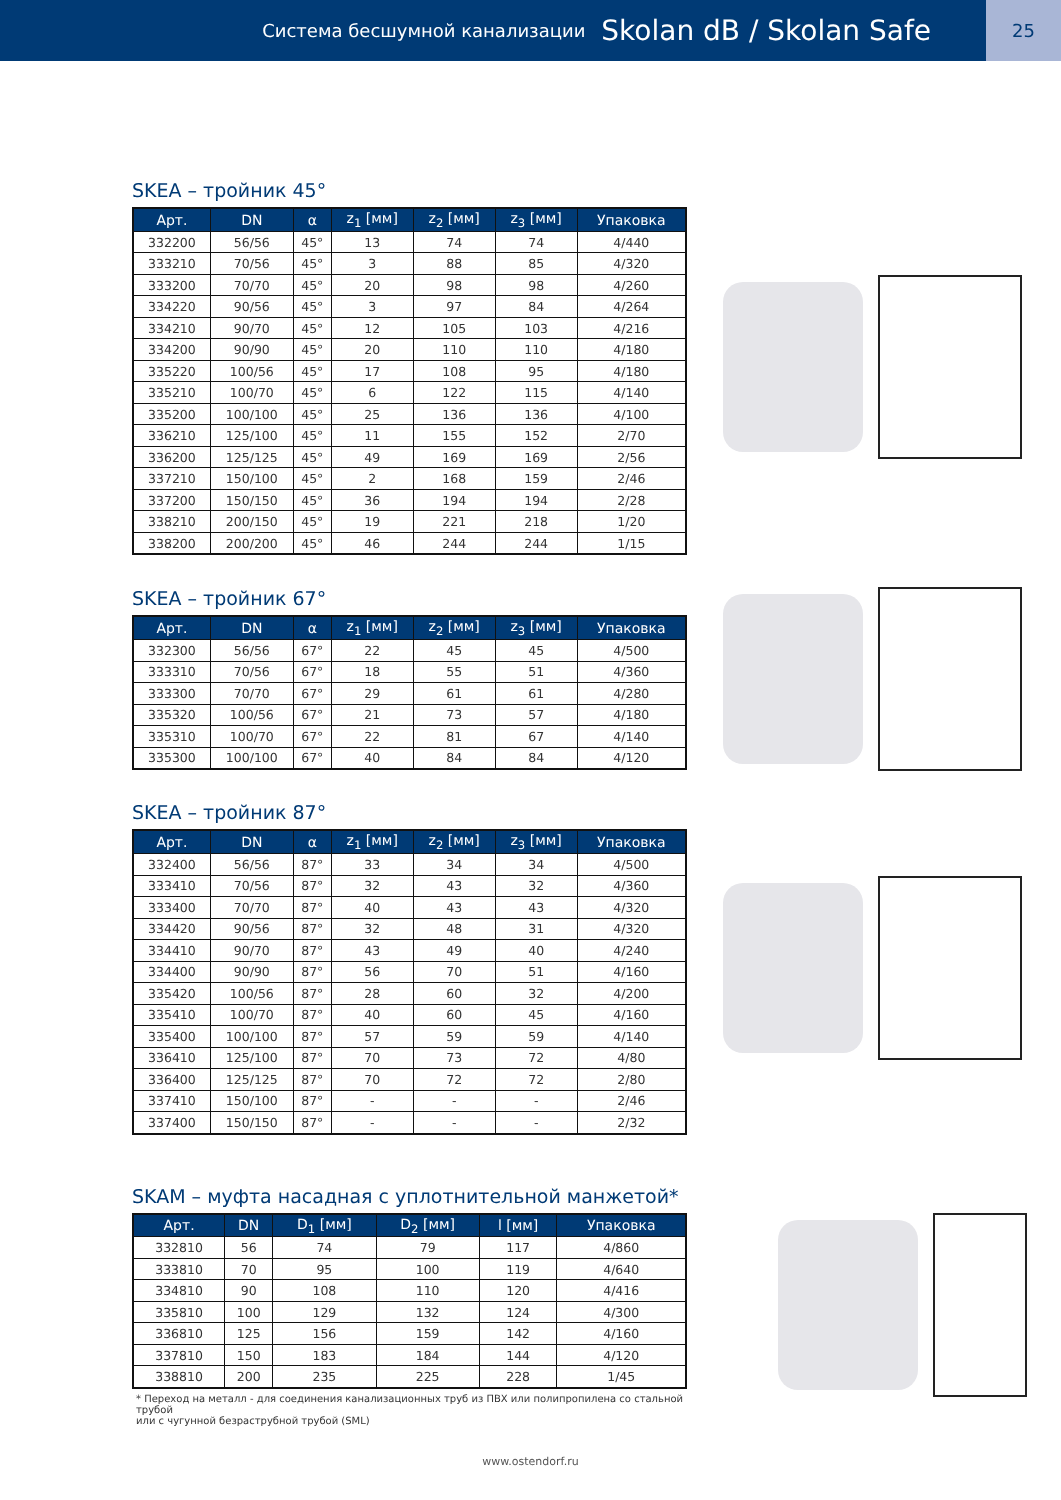Система бесшумной канализации Skolan dB / Skolan Safe
25
SKEA – тройник 45°
| Арт. | DN | α | z<sub>1</sub> [мм] | z<sub>2</sub> [мм] | z<sub>3</sub> [мм] | Упаковка |
| --- | --- | --- | --- | --- | --- | --- |
| 332200 | 56/56 | 45° | 13 | 74 | 74 | 4/440 |
| 333210 | 70/56 | 45° | 3 | 88 | 85 | 4/320 |
| 333200 | 70/70 | 45° | 20 | 98 | 98 | 4/260 |
| 334220 | 90/56 | 45° | 3 | 97 | 84 | 4/264 |
| 334210 | 90/70 | 45° | 12 | 105 | 103 | 4/216 |
| 334200 | 90/90 | 45° | 20 | 110 | 110 | 4/180 |
| 335220 | 100/56 | 45° | 17 | 108 | 95 | 4/180 |
| 335210 | 100/70 | 45° | 6 | 122 | 115 | 4/140 |
| 335200 | 100/100 | 45° | 25 | 136 | 136 | 4/100 |
| 336210 | 125/100 | 45° | 11 | 155 | 152 | 2/70 |
| 336200 | 125/125 | 45° | 49 | 169 | 169 | 2/56 |
| 337210 | 150/100 | 45° | 2 | 168 | 159 | 2/46 |
| 337200 | 150/150 | 45° | 36 | 194 | 194 | 2/28 |
| 338210 | 200/150 | 45° | 19 | 221 | 218 | 1/20 |
| 338200 | 200/200 | 45° | 46 | 244 | 244 | 1/15 |
SKEA – тройник 67°
| Арт. | DN | α | z<sub>1</sub> [мм] | z<sub>2</sub> [мм] | z<sub>3</sub> [мм] | Упаковка |
| --- | --- | --- | --- | --- | --- | --- |
| 332300 | 56/56 | 67° | 22 | 45 | 45 | 4/500 |
| 333310 | 70/56 | 67° | 18 | 55 | 51 | 4/360 |
| 333300 | 70/70 | 67° | 29 | 61 | 61 | 4/280 |
| 335320 | 100/56 | 67° | 21 | 73 | 57 | 4/180 |
| 335310 | 100/70 | 67° | 22 | 81 | 67 | 4/140 |
| 335300 | 100/100 | 67° | 40 | 84 | 84 | 4/120 |
SKEA – тройник 87°
| Арт. | DN | α | z<sub>1</sub> [мм] | z<sub>2</sub> [мм] | z<sub>3</sub> [мм] | Упаковка |
| --- | --- | --- | --- | --- | --- | --- |
| 332400 | 56/56 | 87° | 33 | 34 | 34 | 4/500 |
| 333410 | 70/56 | 87° | 32 | 43 | 32 | 4/360 |
| 333400 | 70/70 | 87° | 40 | 43 | 43 | 4/320 |
| 334420 | 90/56 | 87° | 32 | 48 | 31 | 4/320 |
| 334410 | 90/70 | 87° | 43 | 49 | 40 | 4/240 |
| 334400 | 90/90 | 87° | 56 | 70 | 51 | 4/160 |
| 335420 | 100/56 | 87° | 28 | 60 | 32 | 4/200 |
| 335410 | 100/70 | 87° | 40 | 60 | 45 | 4/160 |
| 335400 | 100/100 | 87° | 57 | 59 | 59 | 4/140 |
| 336410 | 125/100 | 87° | 70 | 73 | 72 | 4/80 |
| 336400 | 125/125 | 87° | 70 | 72 | 72 | 2/80 |
| 337410 | 150/100 | 87° | - | - | - | 2/46 |
| 337400 | 150/150 | 87° | - | - | - | 2/32 |
SKAM – муфта насадная с уплотнительной манжетой*
| Арт. | DN | D<sub>1</sub> [мм] | D<sub>2</sub> [мм] | l [мм] | Упаковка |
| --- | --- | --- | --- | --- | --- |
| 332810 | 56 | 74 | 79 | 117 | 4/860 |
| 333810 | 70 | 95 | 100 | 119 | 4/640 |
| 334810 | 90 | 108 | 110 | 120 | 4/416 |
| 335810 | 100 | 129 | 132 | 124 | 4/300 |
| 336810 | 125 | 156 | 159 | 142 | 4/160 |
| 337810 | 150 | 183 | 184 | 144 | 4/120 |
| 338810 | 200 | 235 | 225 | 228 | 1/45 |
* Переход на металл - для соединения канализационных труб из ПВХ или полипропилена со стальной трубой
или с чугунной безраструбной трубой (SML)
www.ostendorf.ru